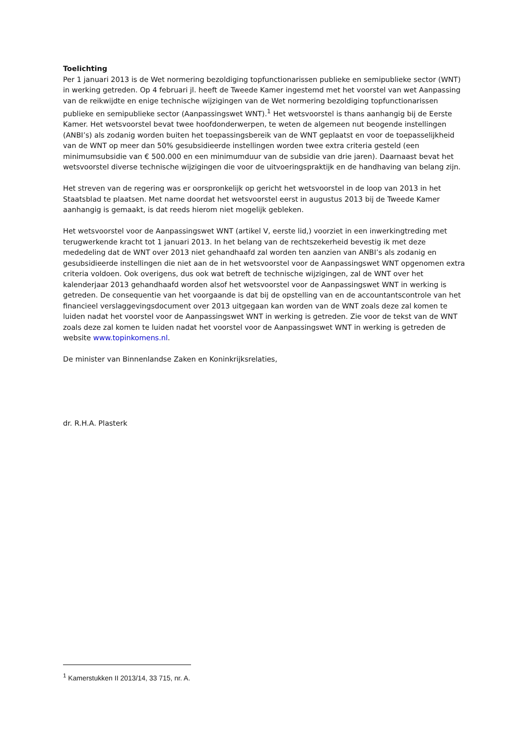Toelichting
Per 1 januari 2013 is de Wet normering bezoldiging topfunctionarissen publieke en semipublieke sector (WNT) in werking getreden. Op 4 februari jl. heeft de Tweede Kamer ingestemd met het voorstel van wet Aanpassing van de reikwijdte en enige technische wijzigingen van de Wet normering bezoldiging topfunctionarissen publieke en semipublieke sector (Aanpassingswet WNT).<sup>1</sup> Het wetsvoorstel is thans aanhangig bij de Eerste Kamer. Het wetsvoorstel bevat twee hoofdonderwerpen, te weten de algemeen nut beogende instellingen (ANBI’s) als zodanig worden buiten het toepassingsbereik van de WNT geplaatst en voor de toepasselijkheid van de WNT op meer dan 50% gesubsidieerde instellingen worden twee extra criteria gesteld (een minimumsubsidie van € 500.000 en een minimumduur van de subsidie van drie jaren). Daarnaast bevat het wetsvoorstel diverse technische wijzigingen die voor de uitvoeringspraktijk en de handhaving van belang zijn.
Het streven van de regering was er oorspronkelijk op gericht het wetsvoorstel in de loop van 2013 in het Staatsblad te plaatsen. Met name doordat het wetsvoorstel eerst in augustus 2013 bij de Tweede Kamer aanhangig is gemaakt, is dat reeds hierom niet mogelijk gebleken.
Het wetsvoorstel voor de Aanpassingswet WNT (artikel V, eerste lid,) voorziet in een inwerkingtreding met terugwerkende kracht tot 1 januari 2013. In het belang van de rechtszekerheid bevestig ik met deze mededeling dat de WNT over 2013 niet gehandhaafd zal worden ten aanzien van ANBI’s als zodanig en gesubsidieerde instellingen die niet aan de in het wetsvoorstel voor de Aanpassingswet WNT opgenomen extra criteria voldoen. Ook overigens, dus ook wat betreft de technische wijzigingen, zal de WNT over het kalenderjaar 2013 gehandhaafd worden alsof het wetsvoorstel voor de Aanpassingswet WNT in werking is getreden. De consequentie van het voorgaande is dat bij de opstelling van en de accountantscontrole van het financieel verslaggevingsdocument over 2013 uitgegaan kan worden van de WNT zoals deze zal komen te luiden nadat het voorstel voor de Aanpassingswet WNT in werking is getreden. Zie voor de tekst van de WNT zoals deze zal komen te luiden nadat het voorstel voor de Aanpassingswet WNT in werking is getreden de website www.topinkomens.nl.
De minister van Binnenlandse Zaken en Koninkrijksrelaties,
dr. R.H.A. Plasterk
<sup>1</sup> Kamerstukken II 2013/14, 33 715, nr. A.